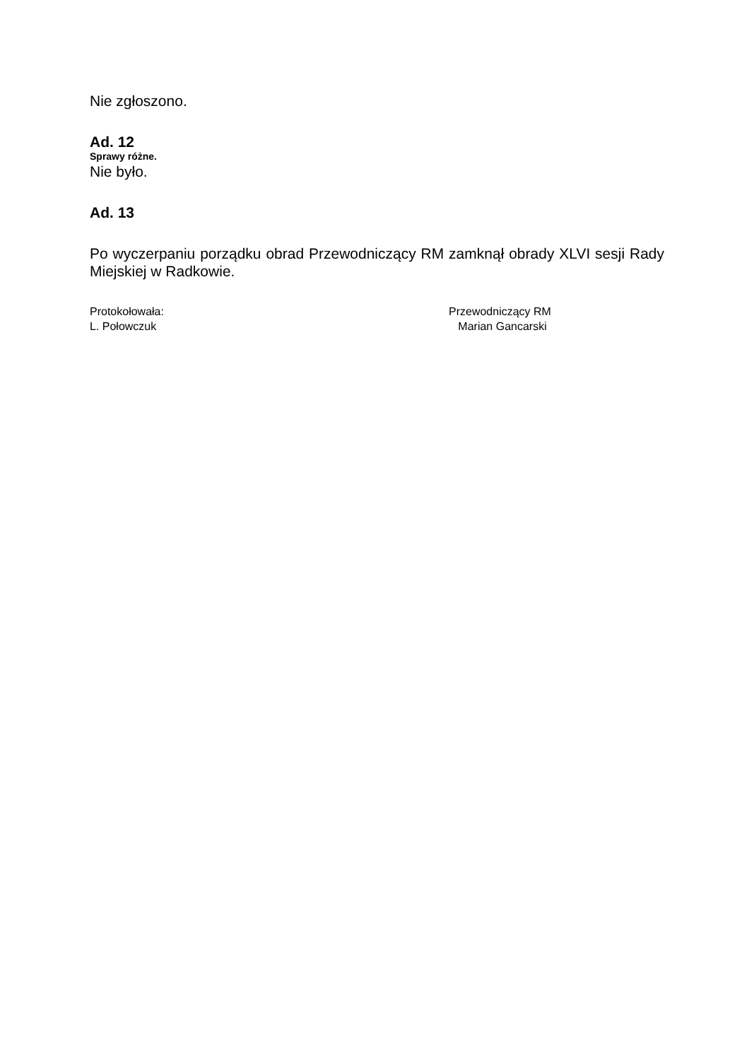Nie zgłoszono.
Ad. 12
Sprawy różne.
Nie było.
Ad. 13
Po wyczerpaniu porządku obrad Przewodniczący RM zamknął obrady XLVI sesji Rady Miejskiej w Radkowie.
Protokołowała:
L. Połowczuk
Przewodniczący RM
Marian Gancarski